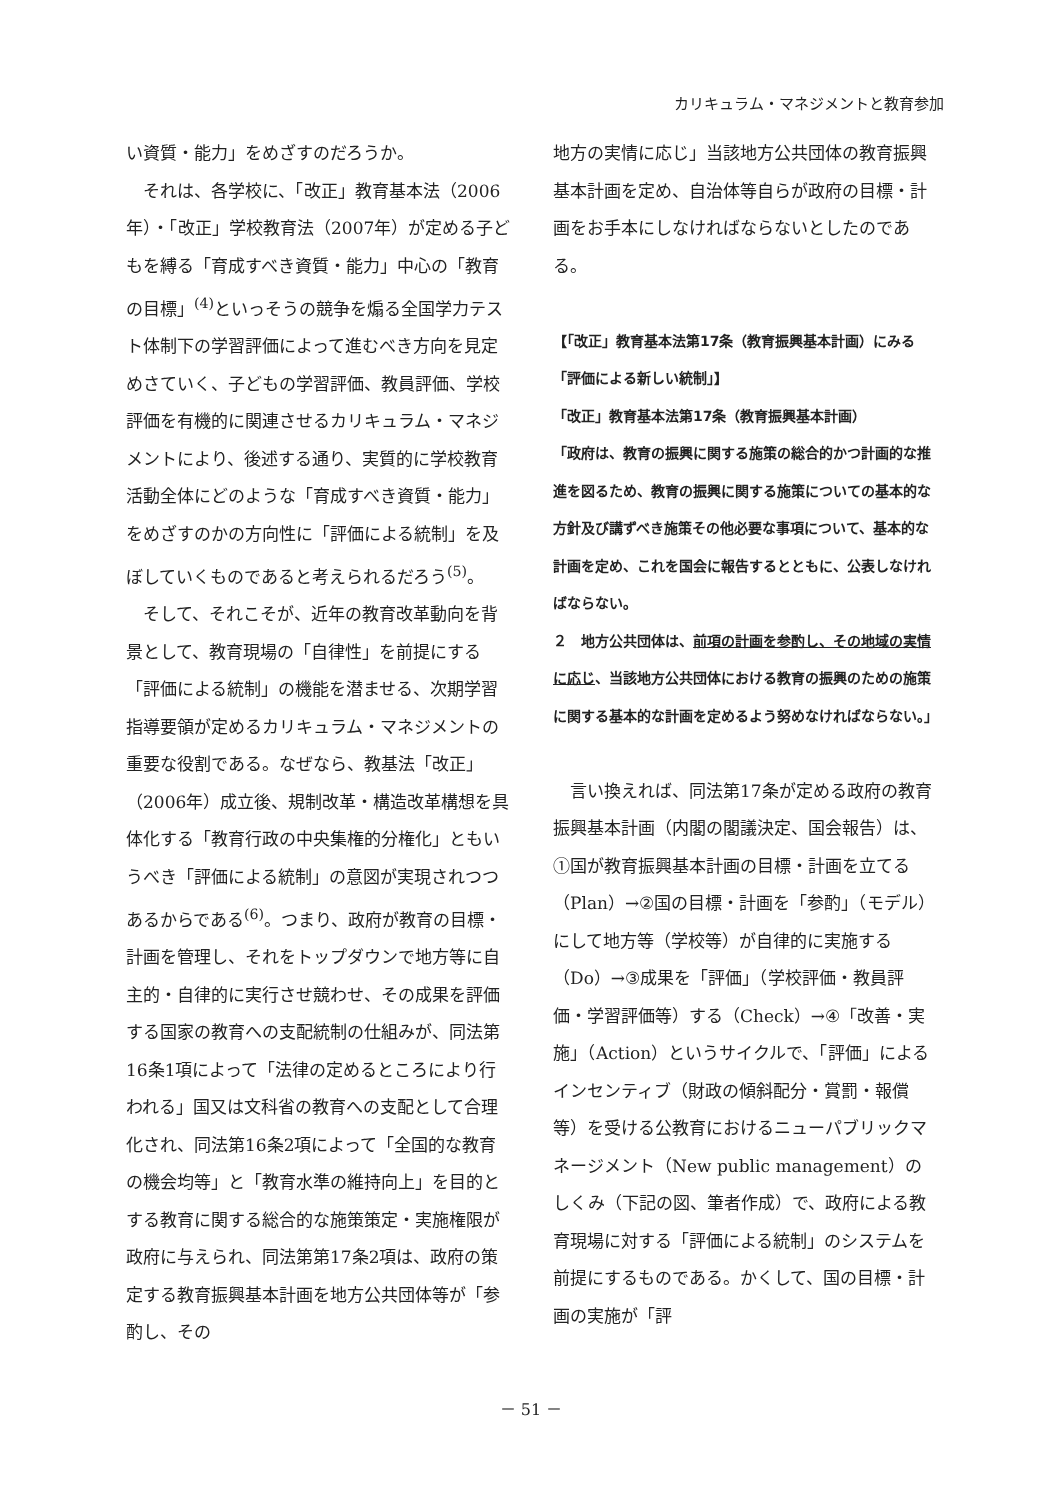カリキュラム・マネジメントと教育参加
い資質・能力」をめざすのだろうか。
　それは、各学校に、「改正」教育基本法（2006年）・「改正」学校教育法（2007年）が定める子どもを縛る「育成すべき資質・能力」中心の「教育の目標」<sup>(4)</sup>といっそうの競争を煽る全国学力テスト体制下の学習評価によって進むべき方向を見定めさていく、子どもの学習評価、教員評価、学校評価を有機的に関連させるカリキュラム・マネジメントにより、後述する通り、実質的に学校教育活動全体にどのような「育成すべき資質・能力」をめざすのかの方向性に「評価による統制」を及ぼしていくものであると考えられるだろう<sup>(5)</sup>。
　そして、それこそが、近年の教育改革動向を背景として、教育現場の「自律性」を前提にする「評価による統制」の機能を潜ませる、次期学習指導要領が定めるカリキュラム・マネジメントの重要な役割である。なぜなら、教基法「改正」（2006年）成立後、規制改革・構造改革構想を具体化する「教育行政の中央集権的分権化」ともいうべき「評価による統制」の意図が実現されつつあるからである<sup>(6)</sup>。つまり、政府が教育の目標・計画を管理し、それをトップダウンで地方等に自主的・自律的に実行させ競わせ、その成果を評価する国家の教育への支配統制の仕組みが、同法第16条1項によって「法律の定めるところにより行われる」国又は文科省の教育への支配として合理化され、同法第16条2項によって「全国的な教育の機会均等」と「教育水準の維持向上」を目的とする教育に関する総合的な施策策定・実施権限が政府に与えられ、同法第第17条2項は、政府の策定する教育振興基本計画を地方公共団体等が「参酌し、その
地方の実情に応じ」当該地方公共団体の教育振興基本計画を定め、自治体等自らが政府の目標・計画をお手本にしなければならないとしたのである。
【「改正」教育基本法第17条（教育振興基本計画）にみる「評価による新しい統制」】
「改正」教育基本法第17条（教育振興基本計画）
「政府は、教育の振興に関する施策の総合的かつ計画的な推進を図るため、教育の振興に関する施策についての基本的な方針及び講ずべき施策その他必要な事項について、基本的な計画を定め、これを国会に報告するとともに、公表しなければならない。
２　地方公共団体は、前項の計画を参酌し、その地域の実情に応じ、当該地方公共団体における教育の振興のための施策に関する基本的な計画を定めるよう努めなければならない。」
　言い換えれば、同法第17条が定める政府の教育振興基本計画（内閣の閣議決定、国会報告）は、①国が教育振興基本計画の目標・計画を立てる（Plan）→②国の目標・計画を「参酌」（モデル）にして地方等（学校等）が自律的に実施する（Do）→③成果を「評価」（学校評価・教員評価・学習評価等）する（Check）→④「改善・実施」（Action）というサイクルで、「評価」によるインセンティブ（財政の傾斜配分・賞罰・報償等）を受ける公教育におけるニューパブリックマネージメント（New public management）のしくみ（下記の図、筆者作成）で、政府による教育現場に対する「評価による統制」のシステムを前提にするものである。かくして、国の目標・計画の実施が「評
－ 51 －